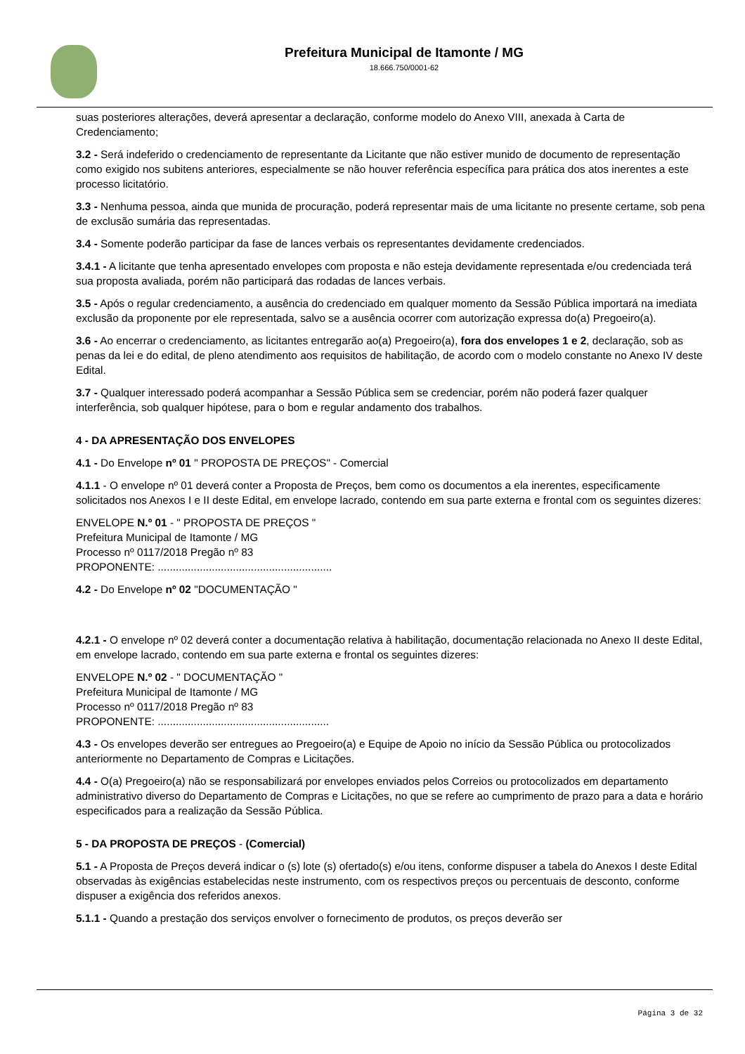Prefeitura Municipal de Itamonte / MG
18.666.750/0001-62
suas posteriores alterações, deverá apresentar a declaração, conforme modelo do Anexo VIII, anexada à Carta de Credenciamento;
3.2 - Será indeferido o credenciamento de representante da Licitante que não estiver munido de documento de representação como exigido nos subitens anteriores, especialmente se não houver referência específica para prática dos atos inerentes a este processo licitatório.
3.3 - Nenhuma pessoa, ainda que munida de procuração, poderá representar mais de uma licitante no presente certame, sob pena de exclusão sumária das representadas.
3.4 - Somente poderão participar da fase de lances verbais os representantes devidamente credenciados.
3.4.1 - A licitante que tenha apresentado envelopes com proposta e não esteja devidamente representada e/ou credenciada terá sua proposta avaliada, porém não participará das rodadas de lances verbais.
3.5 - Após o regular credenciamento, a ausência do credenciado em qualquer momento da Sessão Pública importará na imediata exclusão da proponente por ele representada, salvo se a ausência ocorrer com autorização expressa do(a) Pregoeiro(a).
3.6 - Ao encerrar o credenciamento, as licitantes entregarão ao(a) Pregoeiro(a), fora dos envelopes 1 e 2, declaração, sob as penas da lei e do edital, de pleno atendimento aos requisitos de habilitação, de acordo com o modelo constante no Anexo IV deste Edital.
3.7 - Qualquer interessado poderá acompanhar a Sessão Pública sem se credenciar, porém não poderá fazer qualquer interferência, sob qualquer hipótese, para o bom e regular andamento dos trabalhos.
4 - DA APRESENTAÇÃO DOS ENVELOPES
4.1 - Do Envelope nº 01 " PROPOSTA DE PREÇOS" - Comercial
4.1.1 - O envelope nº 01 deverá conter a Proposta de Preços, bem como os documentos a ela inerentes, especificamente solicitados nos Anexos I e II deste Edital, em envelope lacrado, contendo em sua parte externa e frontal com os seguintes dizeres:
ENVELOPE N.º 01 - " PROPOSTA DE PREÇOS "
Prefeitura Municipal de Itamonte / MG
Processo nº 0117/2018 Pregão nº 83
PROPONENTE: ..........................................................
4.2 - Do Envelope nº 02 "DOCUMENTAÇÃO "
4.2.1 - O envelope nº 02 deverá conter a documentação relativa à habilitação, documentação relacionada no Anexo II deste Edital, em envelope lacrado, contendo em sua parte externa e frontal os seguintes dizeres:
ENVELOPE N.º 02 - " DOCUMENTAÇÃO "
Prefeitura Municipal de Itamonte / MG
Processo nº 0117/2018 Pregão nº 83
PROPONENTE: .........................................................
4.3 - Os envelopes deverão ser entregues ao Pregoeiro(a) e Equipe de Apoio no início da Sessão Pública ou protocolizados anteriormente no Departamento de Compras e Licitações.
4.4 - O(a) Pregoeiro(a) não se responsabilizará por envelopes enviados pelos Correios ou protocolizados em departamento administrativo diverso do Departamento de Compras e Licitações, no que se refere ao cumprimento de prazo para a data e horário especificados para a realização da Sessão Pública.
5 - DA PROPOSTA DE PREÇOS - (Comercial)
5.1 - A Proposta de Preços deverá indicar o (s) lote (s) ofertado(s) e/ou itens, conforme dispuser a tabela do Anexos I deste Edital observadas às exigências estabelecidas neste instrumento, com os respectivos preços ou percentuais de desconto, conforme dispuser a exigência dos referidos anexos.
5.1.1 - Quando a prestação dos serviços envolver o fornecimento de produtos, os preços deverão ser
Página 3 de 32